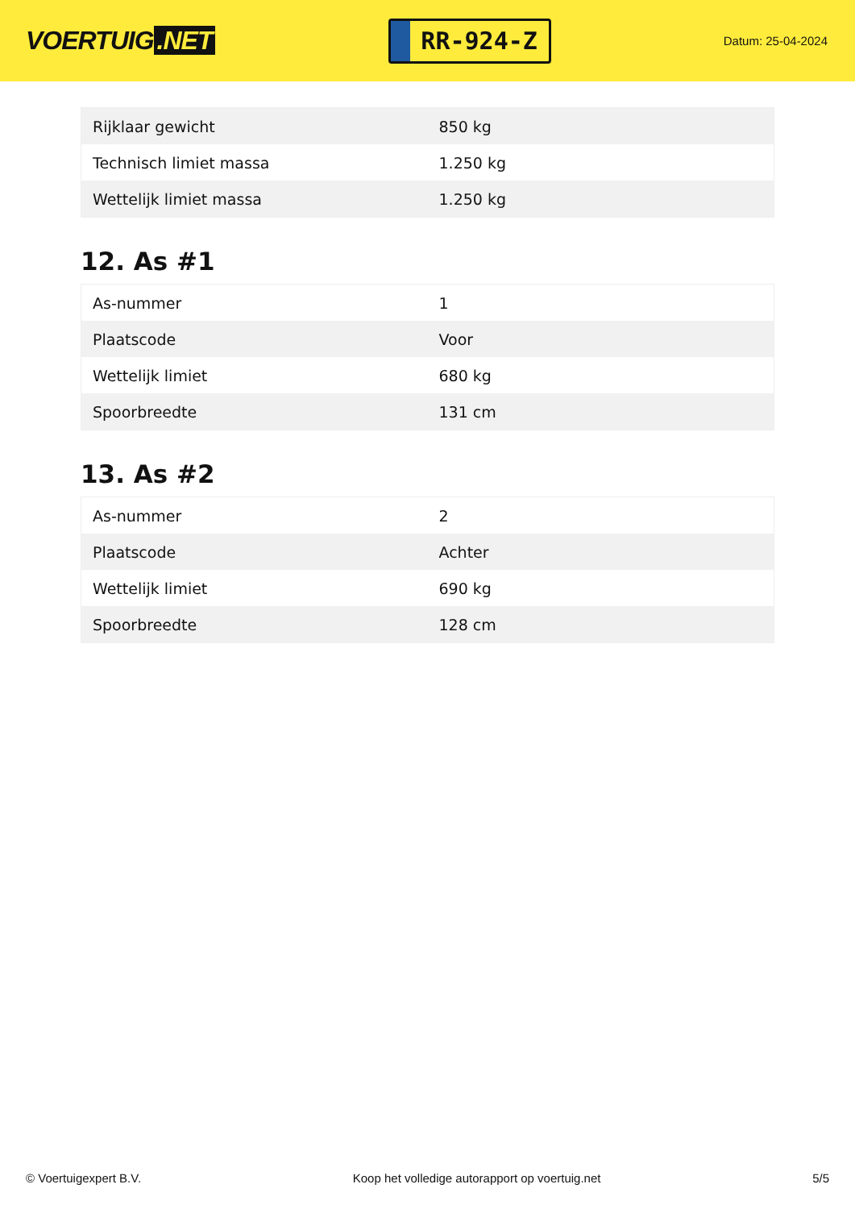VOERTUIG.NET
RR-924-Z
Datum: 25-04-2024
| Rijklaar gewicht | 850 kg |
| Technisch limiet massa | 1.250 kg |
| Wettelijk limiet massa | 1.250 kg |
12. As #1
| As-nummer | 1 |
| Plaatscode | Voor |
| Wettelijk limiet | 680 kg |
| Spoorbreedte | 131 cm |
13. As #2
| As-nummer | 2 |
| Plaatscode | Achter |
| Wettelijk limiet | 690 kg |
| Spoorbreedte | 128 cm |
© Voertuigexpert B.V. Koop het volledige autorapport op voertuig.net 5/5